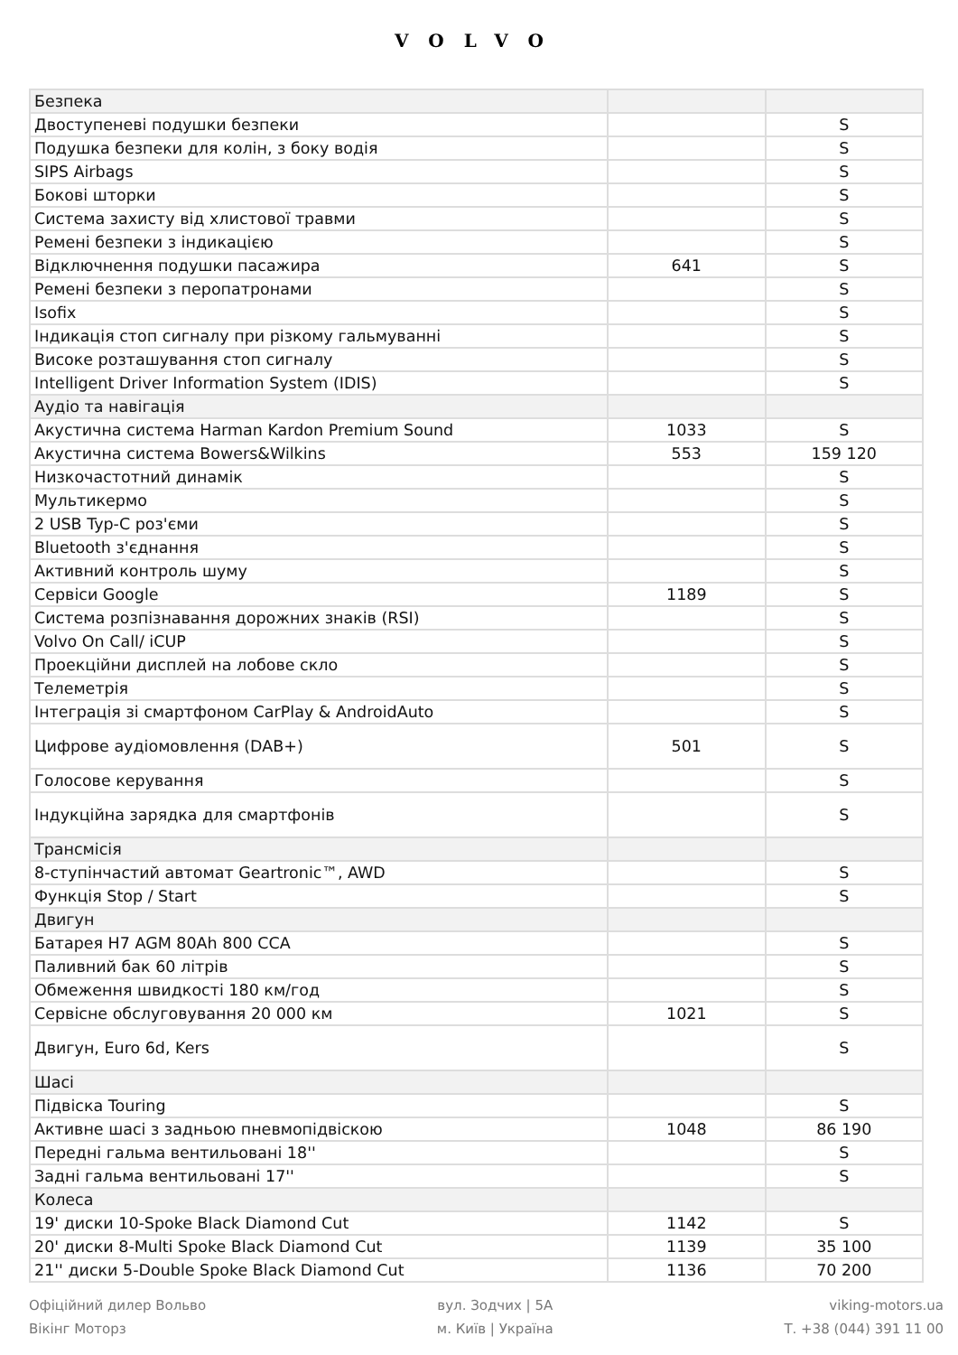VOLVO
| Безпека | | |
| Двоступеневі подушки безпеки | | S |
| Подушка безпеки для колін, з боку водія | | S |
| SIPS Airbags | | S |
| Бокові шторки | | S |
| Система захисту від хлистової травми | | S |
| Ремені безпеки з індикацією | | S |
| Відключнення подушки пасажира | 641 | S |
| Ремені безпеки з перопатронами | | S |
| Isofix | | S |
| Індикація стоп сигналу при різкому гальмуванні | | S |
| Високе розташування стоп сигналу | | S |
| Intelligent Driver Information System (IDIS) | | S |
| Аудіо та навігація | | |
| Акустична система Harman Kardon Premium Sound | 1033 | S |
| Акустична система Bowers&Wilkins | 553 | 159 120 |
| Низкочастотний динамік | | S |
| Мультикермо | | S |
| 2 USB Typ-C роз'єми | | S |
| Bluetooth з'єднання | | S |
| Активний контроль шуму | | S |
| Сервіси Google | 1189 | S |
| Система розпізнавання дорожних знаків (RSI) | | S |
| Volvo On Call/ iCUP | | S |
| Проекційни дисплей на лобове скло | | S |
| Телеметрія | | S |
| Інтеграція зі смартфоном CarPlay & AndroidAuto | | S |
| Цифрове аудіомовлення (DAB+) | 501 | S |
| Голосове керування | | S |
| Індукційна зарядка для смартфонів | | S |
| Трансмісія | | |
| 8-ступінчастий автомат Geartronic™, AWD | | S |
| Функція Stop / Start | | S |
| Двигун | | |
| Батарея H7 AGM 80Ah 800 CCA | | S |
| Паливний бак 60 літрів | | S |
| Обмеження швидкості 180 км/год | | S |
| Сервісне обслуговування 20 000 км | 1021 | S |
| Двигун, Euro 6d, Kers | | S |
| Шасі | | |
| Підвіска Touring | | S |
| Активне шасі з задньою пневмопідвіскою | 1048 | 86 190 |
| Передні гальма вентильовані 18'' | | S |
| Задні гальма вентильовані 17'' | | S |
| Колеса | | |
| 19' диски 10-Spoke Black Diamond Cut | 1142 | S |
| 20' диски 8-Multi Spoke Black Diamond Cut | 1139 | 35 100 |
| 21'' диски 5-Double Spoke Black Diamond Cut | 1136 | 70 200 |
Офіційний дилер Вольво
Вікінг Моторз
вул. Зодчих | 5А
м. Київ | Україна
viking-motors.ua
Т. +38 (044) 391 11 00